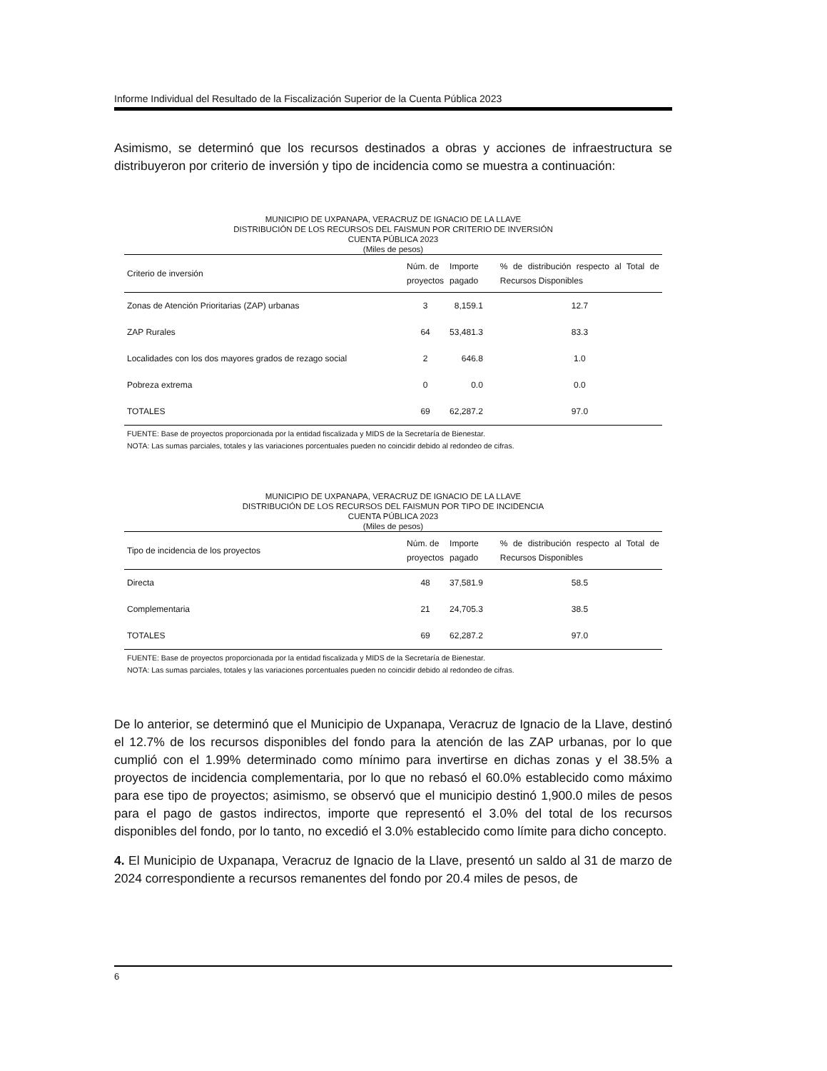Informe Individual del Resultado de la Fiscalización Superior de la Cuenta Pública 2023
Asimismo, se determinó que los recursos destinados a obras y acciones de infraestructura se distribuyeron por criterio de inversión y tipo de incidencia como se muestra a continuación:
MUNICIPIO DE UXPANAPA, VERACRUZ DE IGNACIO DE LA LLAVE
DISTRIBUCIÓN DE LOS RECURSOS DEL FAISMUN POR CRITERIO DE INVERSIÓN
CUENTA PÚBLICA 2023
(Miles de pesos)
| Criterio de inversión | Núm. de proyectos | Importe pagado | % de distribución respecto al Total de Recursos Disponibles |
| --- | --- | --- | --- |
| Zonas de Atención Prioritarias (ZAP) urbanas | 3 | 8,159.1 | 12.7 |
| ZAP Rurales | 64 | 53,481.3 | 83.3 |
| Localidades con los dos mayores grados de rezago social | 2 | 646.8 | 1.0 |
| Pobreza extrema | 0 | 0.0 | 0.0 |
| TOTALES | 69 | 62,287.2 | 97.0 |
FUENTE: Base de proyectos proporcionada por la entidad fiscalizada y MIDS de la Secretaría de Bienestar.
NOTA: Las sumas parciales, totales y las variaciones porcentuales pueden no coincidir debido al redondeo de cifras.
MUNICIPIO DE UXPANAPA, VERACRUZ DE IGNACIO DE LA LLAVE
DISTRIBUCIÓN DE LOS RECURSOS DEL FAISMUN POR TIPO DE INCIDENCIA
CUENTA PÚBLICA 2023
(Miles de pesos)
| Tipo de incidencia de los proyectos | Núm. de proyectos | Importe pagado | % de distribución respecto al Total de Recursos Disponibles |
| --- | --- | --- | --- |
| Directa | 48 | 37,581.9 | 58.5 |
| Complementaria | 21 | 24,705.3 | 38.5 |
| TOTALES | 69 | 62,287.2 | 97.0 |
FUENTE: Base de proyectos proporcionada por la entidad fiscalizada y MIDS de la Secretaría de Bienestar.
NOTA: Las sumas parciales, totales y las variaciones porcentuales pueden no coincidir debido al redondeo de cifras.
De lo anterior, se determinó que el Municipio de Uxpanapa, Veracruz de Ignacio de la Llave, destinó el 12.7% de los recursos disponibles del fondo para la atención de las ZAP urbanas, por lo que cumplió con el 1.99% determinado como mínimo para invertirse en dichas zonas y el 38.5% a proyectos de incidencia complementaria, por lo que no rebasó el 60.0% establecido como máximo para ese tipo de proyectos; asimismo, se observó que el municipio destinó 1,900.0 miles de pesos para el pago de gastos indirectos, importe que representó el 3.0% del total de los recursos disponibles del fondo, por lo tanto, no excedió el 3.0% establecido como límite para dicho concepto.
4. El Municipio de Uxpanapa, Veracruz de Ignacio de la Llave, presentó un saldo al 31 de marzo de 2024 correspondiente a recursos remanentes del fondo por 20.4 miles de pesos, de
6